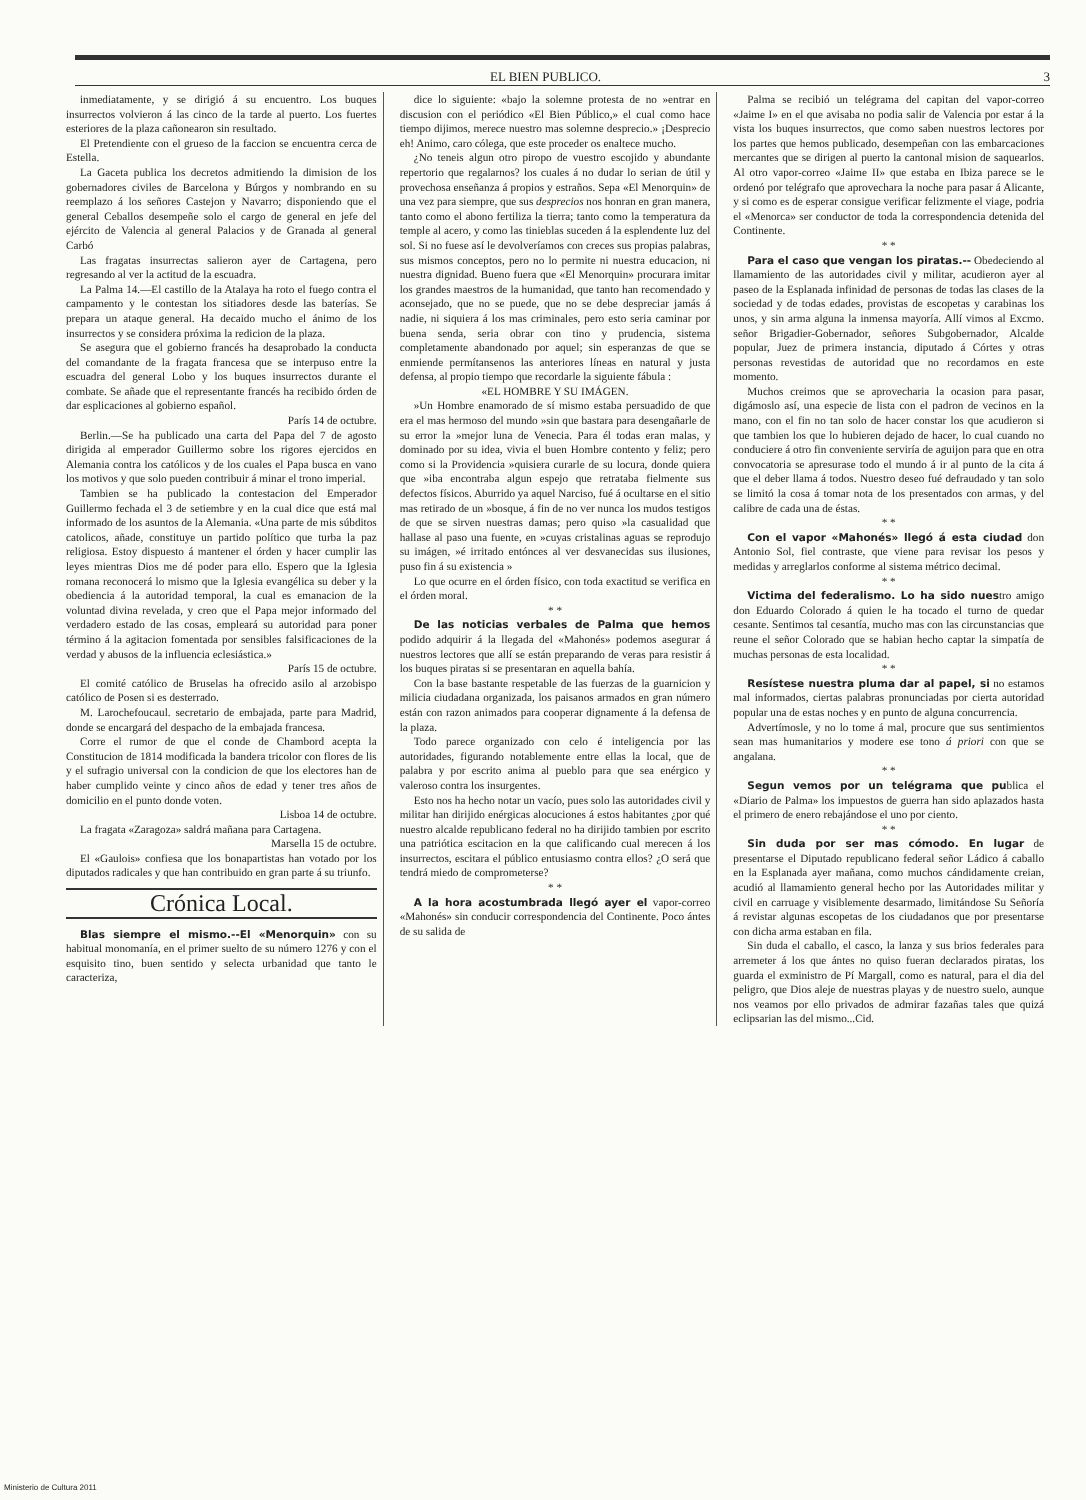EL BIEN PUBLICO. 3
inmediatamente, y se dirigió á su encuentro. Los buques insurrectos volvieron á las cinco de la tarde al puerto. Los fuertes esteriores de la plaza cañonearon sin resultado.
El Pretendiente con el grueso de la faccion se encuentra cerca de Estella.
La Gaceta publica los decretos admitiendo la dimision de los gobernadores civiles de Barcelona y Búrgos y nombrando en su reemplazo á los señores Castejon y Navarro; disponiendo que el general Ceballos desempeñe solo el cargo de general en jefe del ejército de Valencia al general Palacios y de Granada al general Carbó
Las fragatas insurrectas salieron ayer de Cartagena, pero regresando al ver la actitud de la escuadra.
La Palma 14.—El castillo de la Atalaya ha roto el fuego contra el campamento y le contestan los sitiadores desde las baterías. Se prepara un ataque general. Ha decaido mucho el ánimo de los insurrectos y se considera próxima la redicion de la plaza.
Se asegura que el gobierno francés ha desaprobado la conducta del comandante de la fragata francesa que se interpuso entre la escuadra del general Lobo y los buques insurrectos durante el combate. Se añade que el representante francés ha recibido órden de dar esplicaciones al gobierno español.
París 14 de octubre.
Berlin.—Se ha publicado una carta del Papa del 7 de agosto dirigida al emperador Guillermo sobre los rigores ejercidos en Alemania contra los católicos y de los cuales el Papa busca en vano los motivos y que solo pueden contribuir á minar el trono imperial.
Tambien se ha publicado la contestacion del Emperador Guillermo fechada el 3 de setiembre y en la cual dice que está mal informado de los asuntos de la Alemania. «Una parte de mis súbditos catolicos, añade, constituye un partido político que turba la paz religiosa. Estoy dispuesto á mantener el órden y hacer cumplir las leyes mientras Dios me dé poder para ello. Espero que la Iglesia romana reconocerá lo mismo que la Iglesia evangélica su deber y la obediencia á la autoridad temporal, la cual es emanacion de la voluntad divina revelada, y creo que el Papa mejor informado del verdadero estado de las cosas, empleará su autoridad para poner término á la agitacion fomentada por sensibles falsificaciones de la verdad y abusos de la influencia eclesiástica.»
París 15 de octubre.
El comité católico de Bruselas ha ofrecido asilo al arzobispo católico de Posen si es desterrado.
M. Larochefoucaul. secretario de embajada, parte para Madrid, donde se encargará del despacho de la embajada francesa.
Corre el rumor de que el conde de Chambord acepta la Constitucion de 1814 modificada la bandera tricolor con flores de lis y el sufragio universal con la condicion de que los electores han de haber cumplido veinte y cinco años de edad y tener tres años de domicilio en el punto donde voten.
Lisboa 14 de octubre.
La fragata «Zaragoza» saldrá mañana para Cartagena.
Marsella 15 de octubre.
El «Gaulois» confiesa que los bonapartistas han votado por los diputados radicales y que han contribuido en gran parte á su triunfo.
Crónica Local.
Blas siempre el mismo.--El «Menorquin» con su habitual monomanía, en el primer suelto de su número 1276 y con el esquisito tino, buen sentido y selecta urbanidad que tanto le caracteriza,
dice lo siguiente: «bajo la solemne protesta de no »entrar en discusion con el periódico «El Bien Público,» el cual como hace tiempo dijimos, merece nuestro mas solemne desprecio.» ¡Desprecio eh! Animo, caro cólega, que este proceder os enaltece mucho.
¿No teneis algun otro piropo de vuestro escojido y abundante repertorio que regalarnos? los cuales á no dudar lo serian de útil y provechosa enseñanza á propios y estraños. Sepa «El Menorquin» de una vez para siempre, que sus desprecios nos honran en gran manera, tanto como el abono fertiliza la tierra; tanto como la temperatura da temple al acero, y como las tinieblas suceden á la esplendente luz del sol. Si no fuese así le devolveríamos con creces sus propias palabras, sus mismos conceptos, pero no lo permite ni nuestra educacion, ni nuestra dignidad. Bueno fuera que «El Menorquin» procurara imitar los grandes maestros de la humanidad, que tanto han recomendado y aconsejado, que no se puede, que no se debe despreciar jamás á nadie, ni siquiera á los mas criminales, pero esto seria caminar por buena senda, seria obrar con tino y prudencia, sistema completamente abandonado por aquel; sin esperanzas de que se enmiende permítansenos las anteriores líneas en natural y justa defensa, al propio tiempo que recordarle la siguiente fábula :
«EL HOMBRE Y SU IMÁGEN.
»Un Hombre enamorado de sí mismo estaba persuadido de que era el mas hermoso del mundo »sin que bastara para desengañarle de su error la »mejor luna de Venecia. Para él todas eran malas, y dominado por su idea, vivia el buen Hombre contento y feliz; pero como si la Providencia »quisiera curarle de su locura, donde quiera que »iba encontraba algun espejo que retrataba fielmente sus defectos físicos. Aburrido ya aquel Narciso, fué á ocultarse en el sitio mas retirado de un »bosque, á fin de no ver nunca los mudos testigos de que se sirven nuestras damas; pero quiso »la casualidad que hallase al paso una fuente, en »cuyas cristalinas aguas se reprodujo su imágen, »é irritado entónces al ver desvanecidas sus ilusiones, puso fin á su existencia »
Lo que ocurre en el órden físico, con toda exactitud se verifica en el órden moral.
* *
De las noticias verbales de Palma que hemos podido adquirir á la llegada del «Mahonés» podemos asegurar á nuestros lectores que allí se están preparando de veras para resistir á los buques piratas si se presentaran en aquella bahía.
Con la base bastante respetable de las fuerzas de la guarnicion y milicia ciudadana organizada, los paisanos armados en gran número están con razon animados para cooperar dignamente á la defensa de la plaza.
Todo parece organizado con celo é inteligencia por las autoridades, figurando notablemente entre ellas la local, que de palabra y por escrito anima al pueblo para que sea enérgico y valeroso contra los insurgentes.
Esto nos ha hecho notar un vacío, pues solo las autoridades civil y militar han dirijido enérgicas alocuciones á estos habitantes ¿por qué nuestro alcalde republicano federal no ha dirijido tambien por escrito una patriótica escitacion en la que calificando cual merecen á los insurrectos, escitara el público entusiasmo contra ellos? ¿O será que tendrá miedo de comprometerse?
* *
A la hora acostumbrada llegó ayer el vapor-correo «Mahonés» sin conducir correspondencia del Continente. Poco ántes de su salida de
Palma se recibió un telégrama del capitan del vapor-correo «Jaime I» en el que avisaba no podia salir de Valencia por estar á la vista los buques insurrectos, que como saben nuestros lectores por los partes que hemos publicado, desempeñan con las embarcaciones mercantes que se dirigen al puerto la cantonal mision de saquearlos. Al otro vapor-correo «Jaime II» que estaba en Ibiza parece se le ordenó por telégrafo que aprovechara la noche para pasar á Alicante, y si como es de esperar consigue verificar felizmente el viage, podria el «Menorca» ser conductor de toda la correspondencia detenida del Continente.
* *
Para el caso que vengan los piratas.-- Obedeciendo al llamamiento de las autoridades civil y militar, acudieron ayer al paseo de la Esplanada infinidad de personas de todas las clases de la sociedad y de todas edades, provistas de escopetas y carabinas los unos, y sin arma alguna la inmensa mayoría. Allí vimos al Excmo. señor Brigadier-Gobernador, señores Subgobernador, Alcalde popular, Juez de primera instancia, diputado á Córtes y otras personas revestidas de autoridad que no recordamos en este momento.
Muchos creimos que se aprovecharia la ocasion para pasar, digámoslo así, una especie de lista con el padron de vecinos en la mano, con el fin no tan solo de hacer constar los que acudieron si que tambien los que lo hubieren dejado de hacer, lo cual cuando no conduciere á otro fin conveniente serviría de aguijon para que en otra convocatoria se apresurase todo el mundo á ir al punto de la cita á que el deber llama á todos. Nuestro deseo fué defraudado y tan solo se limitó la cosa á tomar nota de los presentados con armas, y del calibre de cada una de éstas.
* *
Con el vapor «Mahonés» llegó á esta ciudad don Antonio Sol, fiel contraste, que viene para revisar los pesos y medidas y arreglarlos conforme al sistema métrico decimal.
* *
Victima del federalismo. Lo ha sido nuestro amigo don Eduardo Colorado á quien le ha tocado el turno de quedar cesante. Sentimos tal cesantía, mucho mas con las circunstancias que reune el señor Colorado que se habian hecho captar la simpatía de muchas personas de esta localidad.
* *
Resístese nuestra pluma dar al papel, si no estamos mal informados, ciertas palabras pronunciadas por cierta autoridad popular una de estas noches y en punto de alguna concurrencia.
Advertímosle, y no lo tome á mal, procure que sus sentimientos sean mas humanitarios y modere ese tono á priori con que se angalana.
* *
Segun vemos por un telégrama que publica el «Diario de Palma» los impuestos de guerra han sido aplazados hasta el primero de enero rebajándose el uno por ciento.
* *
Sin duda por ser mas cómodo. En lugar de presentarse el Diputado republicano federal señor Ládico á caballo en la Esplanada ayer mañana, como muchos cándidamente creian, acudió al llamamiento general hecho por las Autoridades militar y civil en carruage y visiblemente desarmado, limitándose Su Señoría á revistar algunas escopetas de los ciudadanos que por presentarse con dicha arma estaban en fila.
Sin duda el caballo, el casco, la lanza y sus brios federales para arremeter á los que ántes no quiso fueran declarados piratas, los guarda el exministro de Pí Margall, como es natural, para el dia del peligro, que Dios aleje de nuestras playas y de nuestro suelo, aunque nos veamos por ello privados de admirar fazañas tales que quizá eclipsarian las del mismo...Cid.
Ministerio de Cultura 2011